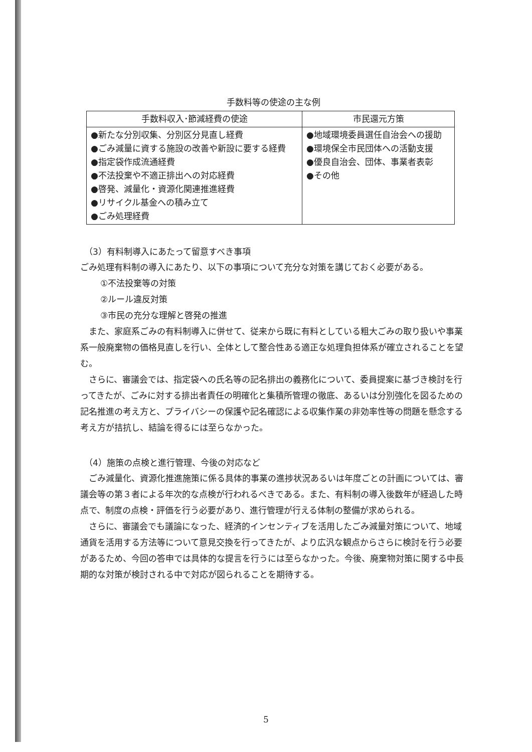手数料等の使途の主な例
| 手数料収入･節減経費の使途 | 市民還元方策 |
| --- | --- |
| ●新たな分別収集、分別区分見直し経費 ●ごみ減量に資する施設の改善や新設に要する経費 ●指定袋作成流通経費 ●不法投棄や不適正排出への対応経費 ●啓発、減量化・資源化関連推進経費 ●リサイクル基金への積み立て ●ごみ処理経費 | ●地域環境委員選任自治会への援助 ●環境保全市民団体への活動支援 ●優良自治会、団体、事業者表彰 ●その他 |
（3）有料制導入にあたって留意すべき事項
ごみ処理有料制の導入にあたり、以下の事項について充分な対策を講じておく必要がある。
①不法投棄等の対策
②ルール違反対策
③市民の充分な理解と啓発の推進
また、家庭系ごみの有料制導入に併せて、従来から既に有料としている粗大ごみの取り扱いや事業系一般廃棄物の価格見直しを行い、全体として整合性ある適正な処理負担体系が確立されることを望む。
さらに、審議会では、指定袋への氏名等の記名排出の義務化について、委員提案に基づき検討を行ってきたが、ごみに対する排出者責任の明確化と集積所管理の徹底、あるいは分別強化を図るための記名推進の考え方と、プライバシーの保護や記名確認による収集作業の非効率性等の問題を懸念する考え方が拮抗し、結論を得るには至らなかった。
（4）施策の点検と進行管理、今後の対応など
ごみ減量化、資源化推進施策に係る具体的事業の進捗状況あるいは年度ごとの計画については、審議会等の第３者による年次的な点検が行われるべきである。また、有料制の導入後数年が経過した時点で、制度の点検・評価を行う必要があり、進行管理が行える体制の整備が求められる。
さらに、審議会でも議論になった、経済的インセンティブを活用したごみ減量対策について、地域通貨を活用する方法等について意見交換を行ってきたが、より広汎な観点からさらに検討を行う必要があるため、今回の答申では具体的な提言を行うには至らなかった。今後、廃棄物対策に関する中長期的な対策が検討される中で対応が図られることを期待する。
5